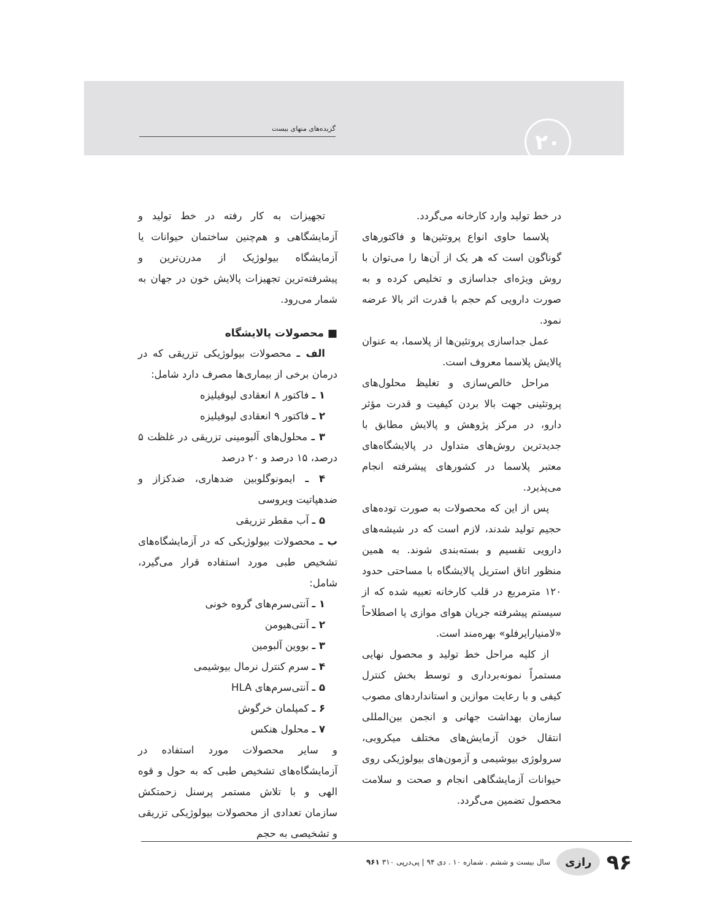۲۰
گزیده‌های منهای بیست
در خط تولید وارد کارخانه می‌گردد.
پلاسما حاوی انواع پروتئین‌ها و فاکتورهای گوناگون است که هر یک از آن‌ها را می‌توان با روش ویژه‌ای جداسازی و تخلیص کرده و به صورت دارویی کم حجم با قدرت اثر بالا عرضه نمود.
عمل جداسازی پروتئین‌ها از پلاسما، به عنوان پالایش پلاسما معروف است.
مراحل خالص‌سازی و تغلیظ محلول‌های پروتئینی جهت بالا بردن کیفیت و قدرت مؤثر دارو، در مرکز پژوهش و پالایش مطابق با جدیدترین روش‌های متداول در پالایشگاه‌های معتبر پلاسما در کشورهای پیشرفته انجام می‌پذیرد.
پس از این که محصولات به صورت توده‌های حجیم تولید شدند، لازم است که در شیشه‌های دارویی تقسیم و بسته‌بندی شوند. به همین منظور اتاق استریل پالایشگاه با مساحتی حدود ۱۲۰ مترمربع در قلب کارخانه تعبیه شده که از سیستم پیشرفته جریان هوای موازی یا اصطلاحاً «لامنیارایرفلو» بهره‌مند است.
از کلیه مراحل خط تولید و محصول نهایی مستمراً نمونه‌برداری و توسط بخش کنترل کیفی و با رعایت موازین و استانداردهای مصوب سازمان بهداشت جهانی و انجمن بین‌المللی انتقال خون آزمایش‌های مختلف میکروبی، سرولوژی بیوشیمی و آزمون‌های بیولوژیکی روی حیوانات آزمایشگاهی انجام و صحت و سلامت محصول تضمین می‌گردد.
تجهیزات به کار رفته در خط تولید و آزمایشگاهی و هم‌چنین ساختمان حیوانات یا آزمایشگاه بیولوژیک از مدرن‌ترین و پیشرفته‌ترین تجهیزات پالایش خون در جهان به شمار می‌رود.
■ محصولات پالایشگاه
الف ـ محصولات بیولوژیکی تزریقی که در درمان برخی از بیماری‌ها مصرف دارد شامل:
۱ ـ فاکتور ۸ انعقادی لیوفیلیزه
۲ ـ فاکتور ۹ انعقادی لیوفیلیزه
۳ ـ محلول‌های آلبومینی تزریقی در غلظت ۵ درصد، ۱۵ درصد و ۲۰ درصد
۴ ـ ایمونوگلوبین ضدهاری، ضدکزاز و ضدهپاتیت ویروسی
۵ ـ آب مقطر تزریقی
ب ـ محصولات بیولوژیکی که در آزمایشگاه‌های تشخیص طبی مورد استفاده قرار می‌گیرد، شامل:
۱ ـ آنتی‌سرم‌های گروه خونی
۲ ـ آنتی‌هیومن
۳ ـ بووین آلبومین
۴ ـ سرم کنترل نرمال بیوشیمی
۵ ـ آنتی‌سرم‌های HLA
۶ ـ کمپلمان خرگوش
۷ ـ محلول هنکس
و سایر محصولات مورد استفاده در آزمایشگاه‌های تشخیص طبی که به حول و قوه الهی و با تلاش مستمر پرسنل زحمتکش سازمان تعدادی از محصولات بیولوژیکی تزریقی و تشخیصی به حجم
۹۶ رازی سال بیست و ششم . شماره ۱۰ . دی ۹۴ | پی‌درپی ۳۱۰ ۹۶۱